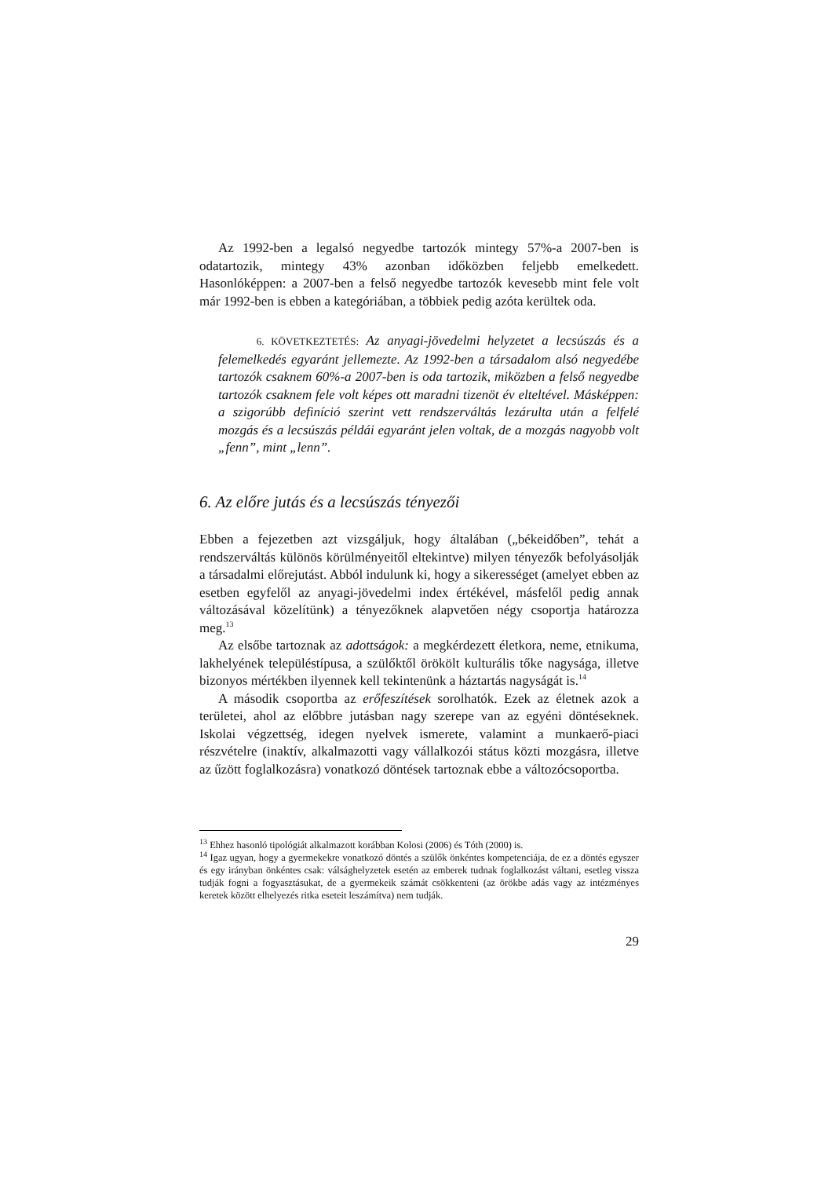Az 1992-ben a legalsó negyedbe tartozók mintegy 57%-a 2007-ben is odatartozik, mintegy 43% azonban időközben feljebb emelkedett. Hasonlóképpen: a 2007-ben a felső negyedbe tartozók kevesebb mint fele volt már 1992-ben is ebben a kategóriában, a többiek pedig azóta kerültek oda.
6. KÖVETKEZTETÉS: Az anyagi-jövedelmi helyzetet a lecsúszás és a felemelkedés egyaránt jellemezte. Az 1992-ben a társadalom alsó negyedébe tartozók csaknem 60%-a 2007-ben is oda tartozik, miközben a felső negyedbe tartozók csaknem fele volt képes ott maradni tizenöt év elteltével. Másképpen: a szigorúbb definíció szerint vett rendszerváltás lezárulta után a felfelé mozgás és a lecsúszás példái egyaránt jelen voltak, de a mozgás nagyobb volt „fenn”, mint „lenn”.
6. Az előre jutás és a lecsúszás tényezői
Ebben a fejezetben azt vizsgáljuk, hogy általában („békeidőben”, tehát a rendszerváltás különös körülményeitől eltekintve) milyen tényezők befolyásolják a társadalmi előrejutást. Abból indulunk ki, hogy a sikerességet (amelyet ebben az esetben egyfelől az anyagi-jövedelmi index értékével, másfelől pedig annak változásával közelítünk) a tényezőknek alapvetően négy csoportja határozza meg.<sup>13</sup>
Az elsőbe tartoznak az adottságok: a megkérdezett életkora, neme, etnikuma, lakhelyének településtípusa, a szülőktől örökölt kulturális tőke nagysága, illetve bizonyos mértékben ilyennek kell tekintenünk a háztartás nagyságát is.<sup>14</sup>
A második csoportba az erőfeszítések sorolhatók. Ezek az életnek azok a területei, ahol az előbbre jutásban nagy szerepe van az egyéni döntéseknek. Iskolai végzettség, idegen nyelvek ismerete, valamint a munkaerő-piaci részvételre (inaktív, alkalmazotti vagy vállalkozói státus közti mozgásra, illetve az űzött foglalkozásra) vonatkozó döntések tartoznak ebbe a változócsoportba.
<sup>13</sup> Ehhez hasonló tipológiát alkalmazott korábban Kolosi (2006) és Tóth (2000) is.
<sup>14</sup> Igaz ugyan, hogy a gyermekekre vonatkozó döntés a szülők önkéntes kompetenciája, de ez a döntés egyszer és egy irányban önkéntes csak: válsághelyzetek esetén az emberek tudnak foglalkozást váltani, esetleg vissza tudják fogni a fogyasztásukat, de a gyermekeik számát csökkenteni (az örökbe adás vagy az intézményes keretek között elhelyezés ritka eseteit leszámítva) nem tudják.
29